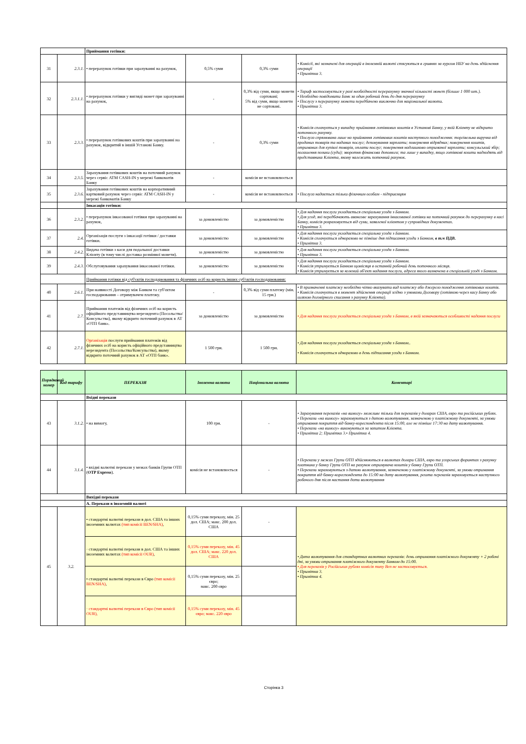| | | Приймання готівки: | | | |
| 31 | 2.3.1. | • перерахунок готівки при зарахуванні на рахунок, | 0,5% суми | 0,3% суми | • Комісії, які зазначені для операцій в іноземній валюті стягуються в гривнях за курсом НБУ на день здійснення операції • Примітка 3. |
| 32 | 2.3.1.1. | • перерахунок готівки у вигляді монет при зарахуванні на рахунок, | - | 0,3% від суми, якщо монети сортовані; 5% від суми, якщо монети не сортовані. | • Тариф застосовується у разі необхідності перерахунку значної кількості монет (більше 1 000 шт.). • Необхідно повідомити Банк за один робочий день до дня перерахунку • Послугу з перерахунку монети передбачено виключно для національної валюти. • Примітка 3. |
| 33 | 2.3.3. | • перерахунок готівкових коштів при зарахуванні на рахунок, відкритий в іншій Установі Банку. | - | 0,3% суми | • Комісія сплачується у випадку приймання готівкових коштів в Установі Банку, у якій Клієнту не відкрито поточного рахунку. • Послуга спрямована лише на приймання готівкових коштів наступного походження: торгівельна виручка від проданих товарів та наданих послуг; депонування зарплати; повернення відрядних; повернення коштів, отриманих для купівлі товарів, оплати послуг; повернення надлишково отриманої зарплати; консульський збір; погашення позики (суди); зворотня фінансова допомога; та лише у випадку, якщо готівкові кошти надходять від представника Клієнта, якому належить поточний рахунок. |
| 34 | 2.3.5. | Зарахування готівкових коштів на поточний рахунок через сервіс ATM CASH-IN у мережі банкоматів Банку | - | комісія не встановлюється | |
| 35 | 2.3.6. | Зарахування готівкових коштів на корпоративний картковий рахунок через сервіс ATM CASH-IN у мережі банкоматів Банку | - | комісія не встановлюється | • Послуга надається тільки фізичним особам - підприємцям |
| | | Інкасація готівки: | | | |
| 36 | 2.3.2. | • перерахунок інкасованої готівки при зарахуванні на рахунок, | за домовленістю | за домовленістю | • Для надання послуги укладається спеціальна угода з Банком. • Для угод, які передбачають авансове зарахування інкасованої готівки на поточний рахунок до перерахунку в касі Банку, комісія розраховується від суми, заявленої клієнтом у супровідних документах. • Примітка 3. |
| 37 | 2.4. | Організація послуги з інкасації готівки / доставки готівки. | за домовленістю | за домовленістю | • Для надання послуги укладається спеціальна угода з Банком. • Комісія сплачується одноразово не пізніше дня підписання угоди з Банком, в т.ч ПДВ. • Примітка 3. |
| 38 | 2.4.2. | Видача готівки з каси для подальшої доставки Клієнту (в тому числі доставка розмінної монети). | за домовленістю | за домовленістю | • Для надання послуги укладається спеціальна угода з Банком. • Примітка 3. |
| 39 | 2.4.3. | Обслуговування зарахування інкасованої готівки. | за домовленістю | за домовленістю | • Для надання послуги укладається спеціальна угода з Банком. • Комісія утримується Банком щомісяця в останній робочий день поточного місяця. • Комісія утримується за кожний об'єкт надання послуги, адреса якого визначена в спеціальній угоді з Банком. |
| | | Приймання готівки від суб'єктів господарювання та фізичних осіб на користь інших суб'єктів господарювання: | | | |
| 40 | 2.6.1. | При наявності Договору між Банком та суб'єктом господарювання – отримувачем платежу. | - | 0,3% від суми платежу (мін. 15 грн.) | • В призначенні платежу необхідно чітко вказувати вид платежу або джерело походження готівкових коштів. • Комісія сплачується в момент здійснення операції згідно з умовами Договору (готівкою через касу Банку або шляхом договірного списання з рахунку Клієнта). |
| 41 | 2.7. | Приймання платежів від фізичних осіб на користь офіційного представництва нерезидента (Посольства/Консульства), якому відкрито поточний рахунок в АТ «ОТП банк». | за домовленістю | за домовленістю | • Для надання послуги укладається спеціальна угода з Банком, в якій зазначаються особливості надання послуги |
| 42 | 2.7.1. | Організація послуги приймання платежів від фізичних осіб на користь офіційного представництва нерезидента (Посольства/Консульства), якому відкрито поточний рахунок в АТ «ОТП банк». | 1 500 грн. | 1 500 грн. | • Для надання послуги укладається спеціальна угода з Банком.. • Комісія сплачується одноразово в день підписання угоди з Банком. |
| Порядковий номер | Код тарифу | ПЕРЕКАЗИ | Іноземна валюта | Національна валюта | Коментарі |
| --- | --- | --- | --- | --- | --- |
| | | Вхідні перекази | | | |
| 43 | 3.1.2. | • на вимогу, | 100 грн. | - | • Зарахування переказів «на вимогу» можливе тільки для переказів у доларах США, євро та російських рублях. • Перекази «на вимогу» зараховуються з датою валютування, зазначеною у платіжному документі, за умови отримання покриття від банку-кореспондента після 15:00, але не пізніше 17:30 на дату валютування. • Перекази «на вимогу» виконуються за запитом Клієнта. • Примітка 2; Примітка 3.• Примітка 4. |
| 44 | 3.1.4. | • вхідні валютні перекази у межах банків Групи ОТП ( OTP Express ). | комісія не встановлюється | - | • Перекази у межах Групи ОТП здійснюються в валютах долари США, євро та угорських форинтах з рахунку платника у банку Групи ОТП на рахунок отримувача коштів у банку Групи ОТП. • Перекази зараховуються з датою валютування, зазначеною у платіжному документі, за умови отримання покриття від банку-кореспондента до 15:00 на дату валютування, решта переказів зараховується наступного робочого дня після настання дати валютування |
| | | Вихідні перекази | | | |
| | | А. Перекази в іноземній валюті | | | |
| 45 | 3.2. | • стандартні валютні перекази в дол. США та інших іноземних валютах (тип комісії BEN/SHA) , | 0,15% суми переказу, мін. 25 дол. США; макс. 200 дол. США | - | • Дата валютування для стандартних валютних переказів: день отримання платіжного документу + 2 робочі дні, за умови отримання платіжного документу Банком до 15:00. • Для переказів у Російських рублях комісія типу Ben не застосовується. • Примітка 3. • Примітка 4. |
| | | · стандартні валютні перекази в дол. США та інших іноземних валютах (тип комісії OUR) , | 0,15% суми переказу, мін. 45 дол. США; макс. 220 дол. США | | |
| | | • стандартні валютні перекази в Євро (тип комісії BEN/SHA) , | 0,15% суми переказу, мін. 25 євро; макс. 200 євро | | |
| | | · стандартні валютні перекази в Євро (тип комісії OUR), | 0,15% суми переказу, мін. 45 євро; макс. 220 євро | | |
Сторінка 3